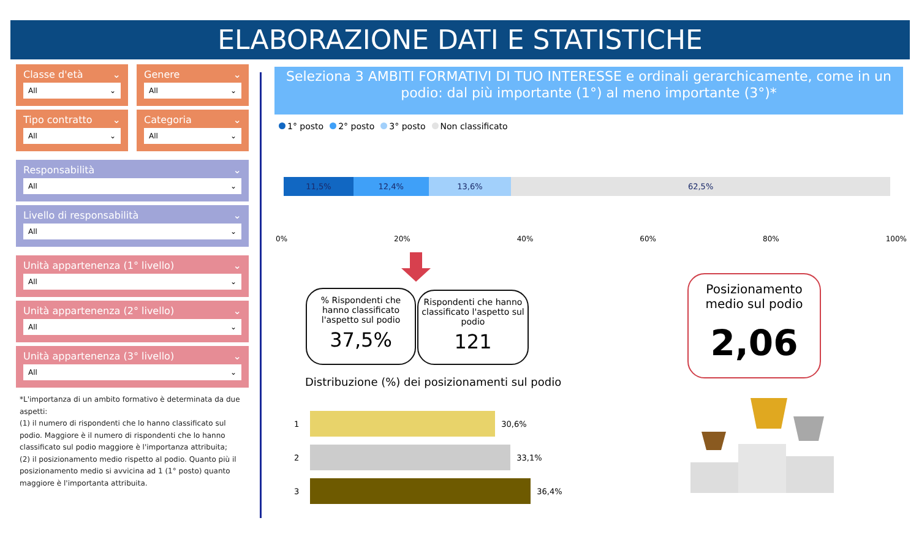ELABORAZIONE DATI E STATISTICHE
Classe d'età ⌄
All ⌄
Genere ⌄
All ⌄
Tipo contratto ⌄
All ⌄
Categoria ⌄
All ⌄
Responsabilità ⌄
All ⌄
Livello di responsabilità ⌄
All ⌄
Unità appartenenza (1° livello) ⌄
All ⌄
Unità appartenenza (2° livello) ⌄
All ⌄
Unità appartenenza (3° livello) ⌄
All ⌄
*L'importanza di un ambito formativo è determinata da due aspetti:
(1) il numero di rispondenti che lo hanno classificato sul podio. Maggiore è il numero di rispondenti che lo hanno classificato sul podio maggiore è l'importanza attribuita;
(2) il posizionamento medio rispetto al podio. Quanto più il posizionamento medio si avvicina ad 1 (1° posto) quanto maggiore è l'importanta attribuita.
Seleziona 3 AMBITI FORMATIVI DI TUO INTERESSE e ordinali gerarchicamente, come in un podio: dal più importante (1°) al meno importante (3°)*
1° posto 2° posto 3° posto Non classificato
11,5% 12,4% 13,6% 62,5%
0% 20% 40% 60% 80% 100%
% Rispondenti che hanno classificato l'aspetto sul podio
37,5%
Rispondenti che hanno classificato l'aspetto sul podio
121
Distribuzione (%) dei posizionamenti sul podio
1 30,6%
2 33,1%
3 36,4%
Posizionamento medio sul podio
2,06